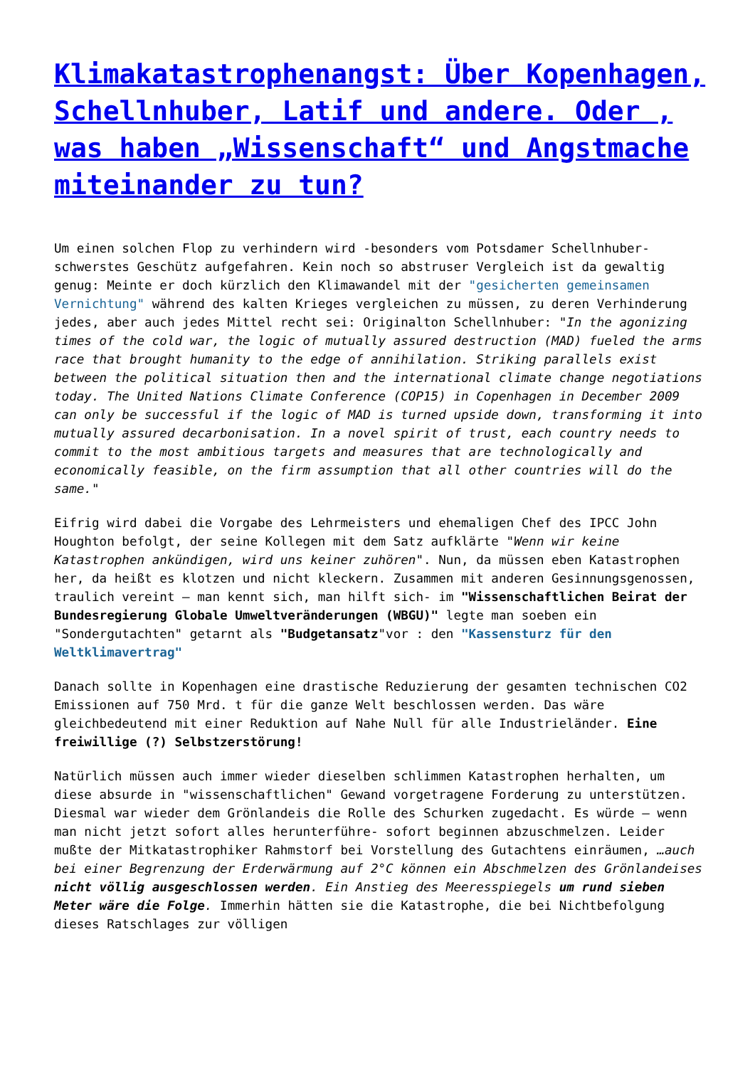Klimakatastrophenangst: Über Kopenhagen, Schellnhuber, Latif und andere. Oder , was haben „Wissenschaft“ und Angstmache miteinander zu tun?
Um einen solchen Flop zu verhindern wird -besonders vom Potsdamer Schellnhuber- schwerstes Geschütz aufgefahren. Kein noch so abstruser Vergleich ist da gewaltig genug: Meinte er doch kürzlich den Klimawandel mit der "gesicherten gemeinsamen Vernichtung" während des kalten Krieges vergleichen zu müssen, zu deren Verhinderung jedes, aber auch jedes Mittel recht sei: Originalton Schellnhuber: "In the agonizing times of the cold war, the logic of mutually assured destruction (MAD) fueled the arms race that brought humanity to the edge of annihilation. Striking parallels exist between the political situation then and the international climate change negotiations today. The United Nations Climate Conference (COP15) in Copenhagen in December 2009 can only be successful if the logic of MAD is turned upside down, transforming it into mutually assured decarbonisation. In a novel spirit of trust, each country needs to commit to the most ambitious targets and measures that are technologically and economically feasible, on the firm assumption that all other countries will do the same."
Eifrig wird dabei die Vorgabe des Lehrmeisters und ehemaligen Chef des IPCC John Houghton befolgt, der seine Kollegen mit dem Satz aufklärte "Wenn wir keine Katastrophen ankündigen, wird uns keiner zuhören". Nun, da müssen eben Katastrophen her, da heißt es klotzen und nicht kleckern. Zusammen mit anderen Gesinnungsgenossen, traulich vereint – man kennt sich, man hilft sich- im "Wissenschaftlichen Beirat der Bundesregierung Globale Umweltveränderungen (WBGU)" legte man soeben ein "Sondergutachten" getarnt als "Budgetansatz"vor : den "Kassensturz für den Weltklimavertrag"
Danach sollte in Kopenhagen eine drastische Reduzierung der gesamten technischen CO2 Emissionen auf 750 Mrd. t für die ganze Welt beschlossen werden. Das wäre gleichbedeutend mit einer Reduktion auf Nahe Null für alle Industrieländer. Eine freiwillige (?) Selbstzerstörung!
Natürlich müssen auch immer wieder dieselben schlimmen Katastrophen herhalten, um diese absurde in "wissenschaftlichen" Gewand vorgetragene Forderung zu unterstützen. Diesmal war wieder dem Grönlandeis die Rolle des Schurken zugedacht. Es würde – wenn man nicht jetzt sofort alles herunterführe- sofort beginnen abzuschmelzen. Leider mußte der Mitkatastrophiker Rahmstorf bei Vorstellung des Gutachtens einräumen, …auch bei einer Begrenzung der Erderwärmung auf 2°C können ein Abschmelzen des Grönlandeises nicht völlig ausgeschlossen werden. Ein Anstieg des Meeresspiegels um rund sieben Meter wäre die Folge. Immerhin hätten sie die Katastrophe, die bei Nichtbefolgung dieses Ratschlages zur völligen